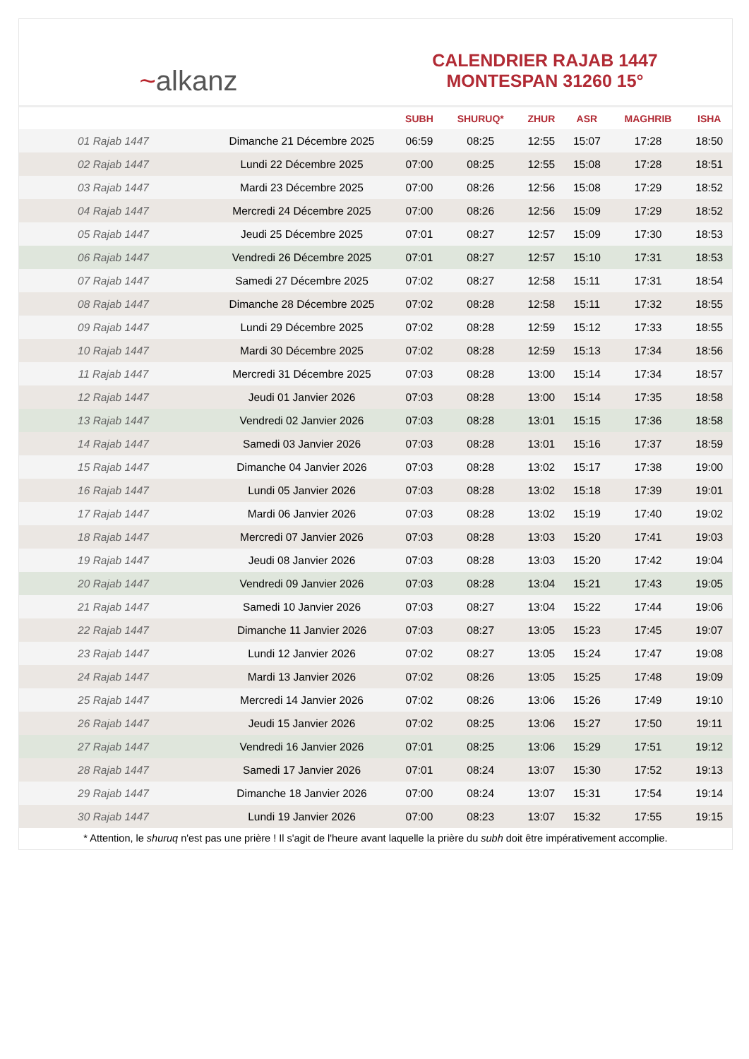~ alkanz
CALENDRIER RAJAB 1447
MONTESPAN 31260 15°
| | | SUBH | SHURUQ* | ZHUR | ASR | MAGHRIB | ISHA |
| --- | --- | --- | --- | --- | --- | --- | --- |
| 01 Rajab 1447 | Dimanche 21 Décembre 2025 | 06:59 | 08:25 | 12:55 | 15:07 | 17:28 | 18:50 |
| 02 Rajab 1447 | Lundi 22 Décembre 2025 | 07:00 | 08:25 | 12:55 | 15:08 | 17:28 | 18:51 |
| 03 Rajab 1447 | Mardi 23 Décembre 2025 | 07:00 | 08:26 | 12:56 | 15:08 | 17:29 | 18:52 |
| 04 Rajab 1447 | Mercredi 24 Décembre 2025 | 07:00 | 08:26 | 12:56 | 15:09 | 17:29 | 18:52 |
| 05 Rajab 1447 | Jeudi 25 Décembre 2025 | 07:01 | 08:27 | 12:57 | 15:09 | 17:30 | 18:53 |
| 06 Rajab 1447 | Vendredi 26 Décembre 2025 | 07:01 | 08:27 | 12:57 | 15:10 | 17:31 | 18:53 |
| 07 Rajab 1447 | Samedi 27 Décembre 2025 | 07:02 | 08:27 | 12:58 | 15:11 | 17:31 | 18:54 |
| 08 Rajab 1447 | Dimanche 28 Décembre 2025 | 07:02 | 08:28 | 12:58 | 15:11 | 17:32 | 18:55 |
| 09 Rajab 1447 | Lundi 29 Décembre 2025 | 07:02 | 08:28 | 12:59 | 15:12 | 17:33 | 18:55 |
| 10 Rajab 1447 | Mardi 30 Décembre 2025 | 07:02 | 08:28 | 12:59 | 15:13 | 17:34 | 18:56 |
| 11 Rajab 1447 | Mercredi 31 Décembre 2025 | 07:03 | 08:28 | 13:00 | 15:14 | 17:34 | 18:57 |
| 12 Rajab 1447 | Jeudi 01 Janvier 2026 | 07:03 | 08:28 | 13:00 | 15:14 | 17:35 | 18:58 |
| 13 Rajab 1447 | Vendredi 02 Janvier 2026 | 07:03 | 08:28 | 13:01 | 15:15 | 17:36 | 18:58 |
| 14 Rajab 1447 | Samedi 03 Janvier 2026 | 07:03 | 08:28 | 13:01 | 15:16 | 17:37 | 18:59 |
| 15 Rajab 1447 | Dimanche 04 Janvier 2026 | 07:03 | 08:28 | 13:02 | 15:17 | 17:38 | 19:00 |
| 16 Rajab 1447 | Lundi 05 Janvier 2026 | 07:03 | 08:28 | 13:02 | 15:18 | 17:39 | 19:01 |
| 17 Rajab 1447 | Mardi 06 Janvier 2026 | 07:03 | 08:28 | 13:02 | 15:19 | 17:40 | 19:02 |
| 18 Rajab 1447 | Mercredi 07 Janvier 2026 | 07:03 | 08:28 | 13:03 | 15:20 | 17:41 | 19:03 |
| 19 Rajab 1447 | Jeudi 08 Janvier 2026 | 07:03 | 08:28 | 13:03 | 15:20 | 17:42 | 19:04 |
| 20 Rajab 1447 | Vendredi 09 Janvier 2026 | 07:03 | 08:28 | 13:04 | 15:21 | 17:43 | 19:05 |
| 21 Rajab 1447 | Samedi 10 Janvier 2026 | 07:03 | 08:27 | 13:04 | 15:22 | 17:44 | 19:06 |
| 22 Rajab 1447 | Dimanche 11 Janvier 2026 | 07:03 | 08:27 | 13:05 | 15:23 | 17:45 | 19:07 |
| 23 Rajab 1447 | Lundi 12 Janvier 2026 | 07:02 | 08:27 | 13:05 | 15:24 | 17:47 | 19:08 |
| 24 Rajab 1447 | Mardi 13 Janvier 2026 | 07:02 | 08:26 | 13:05 | 15:25 | 17:48 | 19:09 |
| 25 Rajab 1447 | Mercredi 14 Janvier 2026 | 07:02 | 08:26 | 13:06 | 15:26 | 17:49 | 19:10 |
| 26 Rajab 1447 | Jeudi 15 Janvier 2026 | 07:02 | 08:25 | 13:06 | 15:27 | 17:50 | 19:11 |
| 27 Rajab 1447 | Vendredi 16 Janvier 2026 | 07:01 | 08:25 | 13:06 | 15:29 | 17:51 | 19:12 |
| 28 Rajab 1447 | Samedi 17 Janvier 2026 | 07:01 | 08:24 | 13:07 | 15:30 | 17:52 | 19:13 |
| 29 Rajab 1447 | Dimanche 18 Janvier 2026 | 07:00 | 08:24 | 13:07 | 15:31 | 17:54 | 19:14 |
| 30 Rajab 1447 | Lundi 19 Janvier 2026 | 07:00 | 08:23 | 13:07 | 15:32 | 17:55 | 19:15 |
* Attention, le shuruq n'est pas une prière ! Il s'agit de l'heure avant laquelle la prière du subh doit être impérativement accomplie.